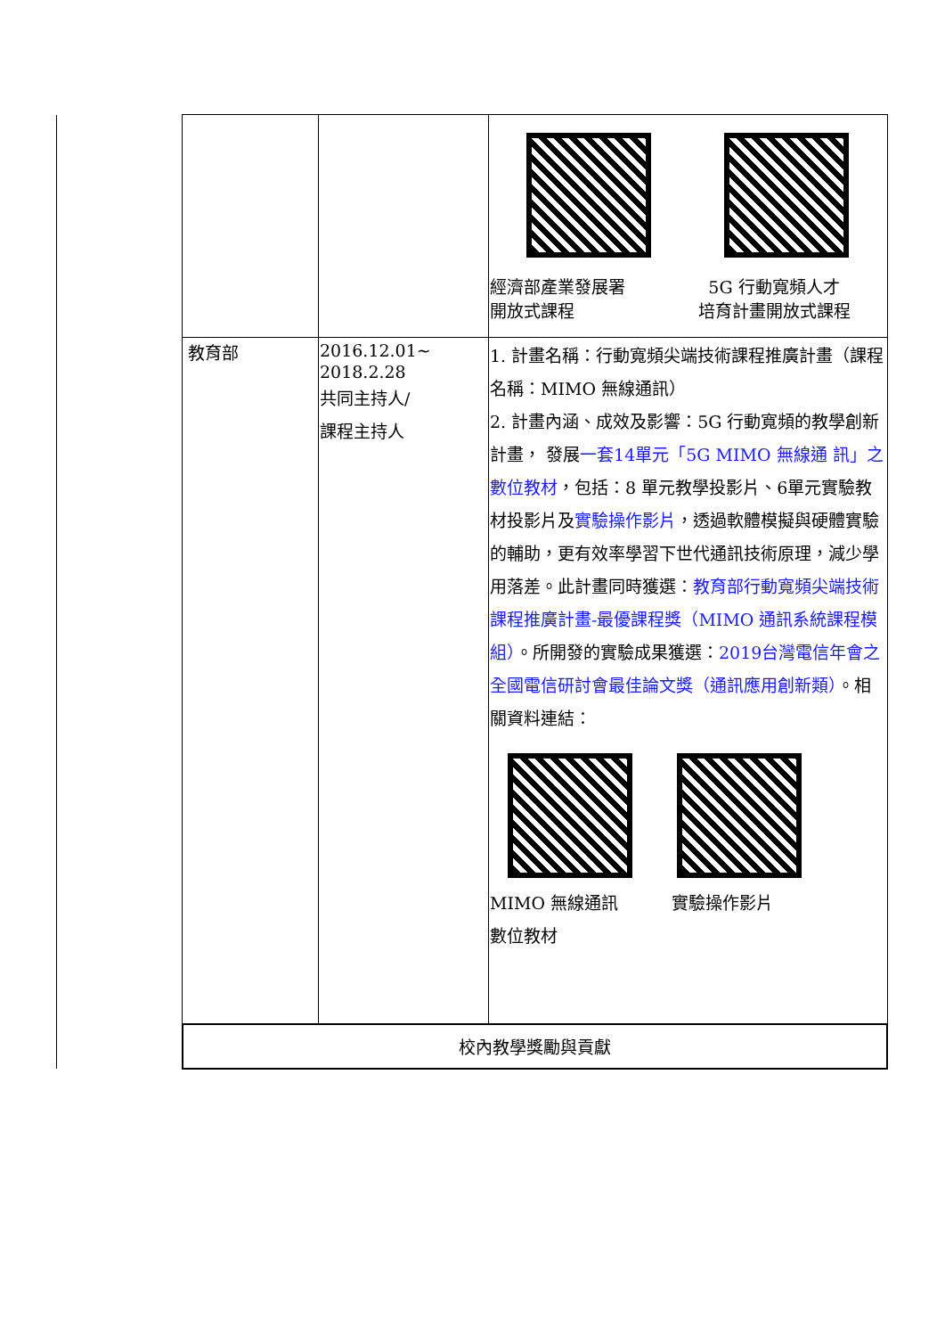| | | | 經濟部產業發展署 開放式課程 5G 行動寬頻人才 培育計畫開放式課程 |
| | 教育部 | 2016.12.01~ 2018.2.28 共同主持人/ 課程主持人 | 1. 計畫名稱：行動寬頻尖端技術課程推廣計畫（課程名稱：MIMO 無線通訊） 2. 計畫內涵、成效及影響：5G 行動寬頻的教學創新計畫， 發展 一套14單元「5G MIMO 無線通 訊」之數位教材 ，包括：8 單元教學投影片、6單元實驗教材投影片及 實驗操作影片 ，透過軟體模擬與硬體實驗的輔助，更有效率學習下世代通訊技術原理，減少學用落差。此計畫同時獲選： 教育部行動寬頻尖端技術課程推廣計畫-最優課程獎（MIMO 通訊系統課程模組） 。所開發的實驗成果獲選： 2019台灣電信年會之全國電信研討會最佳論文獎（通訊應用創新類） 。相關資料連結： MIMO 無線通訊 數位教材 實驗操作影片 |
| | 校內教學獎勵與貢獻 | | |